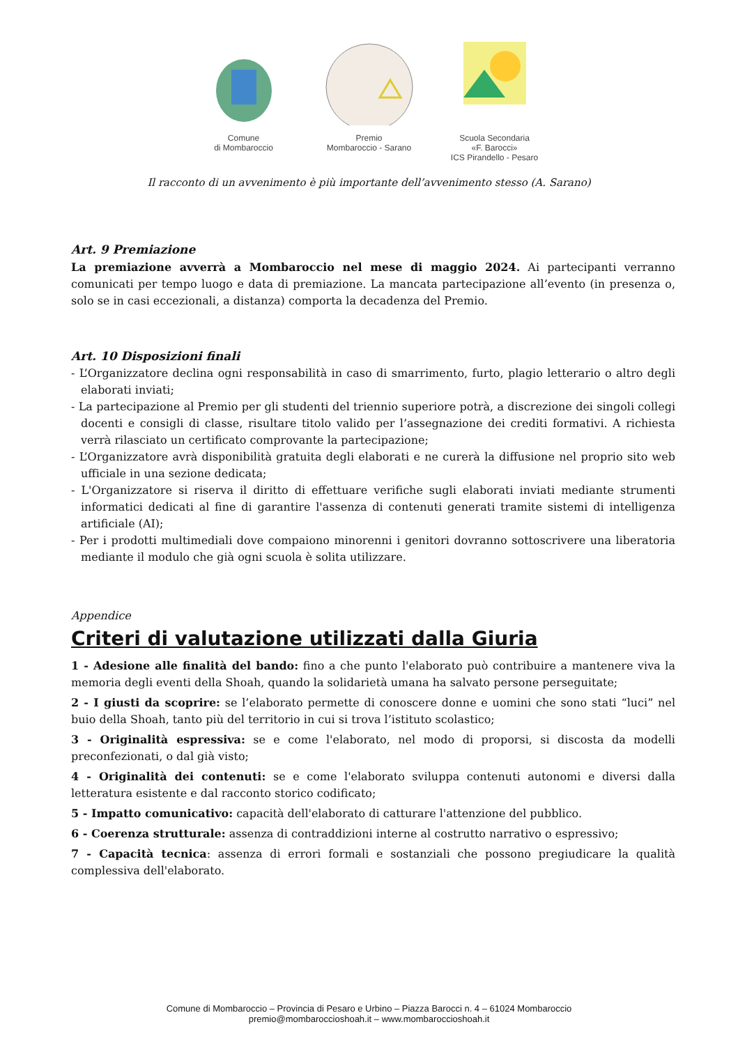Comune
di Mombaroccio
Premio
Mombaroccio - Sarano
Scuola Secondaria
«F. Barocci»
ICS Pirandello - Pesaro
Il racconto di un avvenimento è più importante dell’avvenimento stesso (A. Sarano)
Art. 9 Premiazione
La premiazione avverrà a Mombaroccio nel mese di maggio 2024. Ai partecipanti verranno comunicati per tempo luogo e data di premiazione. La mancata partecipazione all’evento (in presenza o, solo se in casi eccezionali, a distanza) comporta la decadenza del Premio.
Art. 10 Disposizioni finali
- L’Organizzatore declina ogni responsabilità in caso di smarrimento, furto, plagio letterario o altro degli elaborati inviati;
- La partecipazione al Premio per gli studenti del triennio superiore potrà, a discrezione dei singoli collegi docenti e consigli di classe, risultare titolo valido per l’assegnazione dei crediti formativi. A richiesta verrà rilasciato un certificato comprovante la partecipazione;
- L’Organizzatore avrà disponibilità gratuita degli elaborati e ne curerà la diffusione nel proprio sito web ufficiale in una sezione dedicata;
- L'Organizzatore si riserva il diritto di effettuare verifiche sugli elaborati inviati mediante strumenti informatici dedicati al fine di garantire l'assenza di contenuti generati tramite sistemi di intelligenza artificiale (AI);
- Per i prodotti multimediali dove compaiono minorenni i genitori dovranno sottoscrivere una liberatoria mediante il modulo che già ogni scuola è solita utilizzare.
Appendice
Criteri di valutazione utilizzati dalla Giuria
1 - Adesione alle finalità del bando: fino a che punto l'elaborato può contribuire a mantenere viva la memoria degli eventi della Shoah, quando la solidarietà umana ha salvato persone perseguitate;
2 - I giusti da scoprire: se l’elaborato permette di conoscere donne e uomini che sono stati “luci” nel buio della Shoah, tanto più del territorio in cui si trova l’istituto scolastico;
3 - Originalità espressiva: se e come l'elaborato, nel modo di proporsi, si discosta da modelli preconfezionati, o dal già visto;
4 - Originalità dei contenuti: se e come l'elaborato sviluppa contenuti autonomi e diversi dalla letteratura esistente e dal racconto storico codificato;
5 - Impatto comunicativo: capacità dell'elaborato di catturare l'attenzione del pubblico.
6 - Coerenza strutturale: assenza di contraddizioni interne al costrutto narrativo o espressivo;
7 - Capacità tecnica: assenza di errori formali e sostanziali che possono pregiudicare la qualità complessiva dell'elaborato.
Comune di Mombaroccio – Provincia di Pesaro e Urbino – Piazza Barocci n. 4 – 61024 Mombaroccio
premio@mombaroccioshoah.it – www.mombaroccioshoah.it